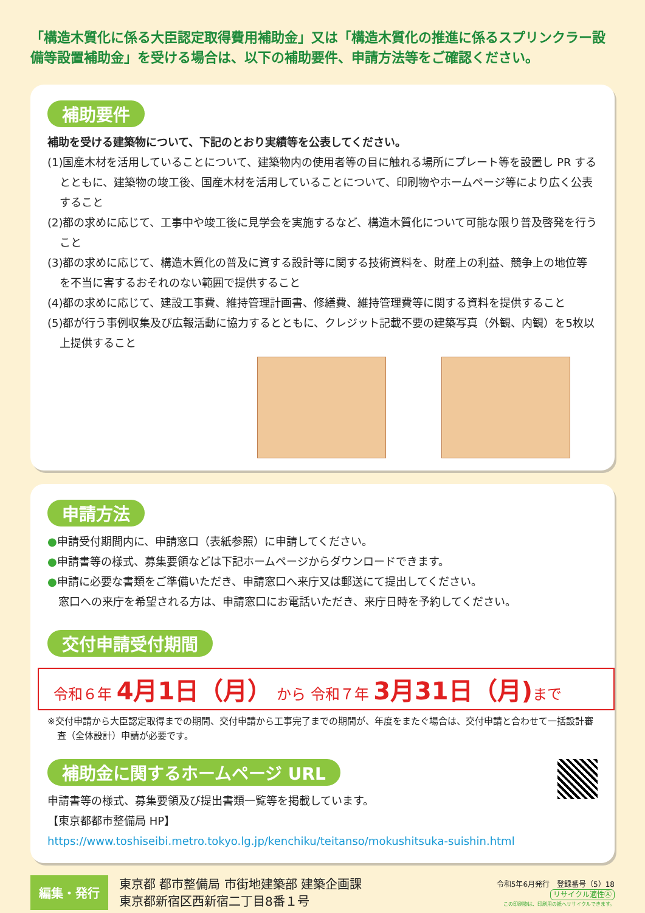「構造木質化に係る大臣認定取得費用補助金」又は「構造木質化の推進に係るスプリンクラー設備等設置補助金」を受ける場合は、以下の補助要件、申請方法等をご確認ください。
補助要件
補助を受ける建築物について、下記のとおり実績等を公表してください。
(1)国産木材を活用していることについて、建築物内の使用者等の目に触れる場所にプレート等を設置し PR するとともに、建築物の竣工後、国産木材を活用していることについて、印刷物やホームページ等により広く公表すること
(2)都の求めに応じて、工事中や竣工後に見学会を実施するなど、構造木質化について可能な限り普及啓発を行うこと
(3)都の求めに応じて、構造木質化の普及に資する設計等に関する技術資料を、財産上の利益、競争上の地位等を不当に害するおそれのない範囲で提供すること
(4)都の求めに応じて、建設工事費、維持管理計画書、修繕費、維持管理費等に関する資料を提供すること
(5)都が行う事例収集及び広報活動に協力するとともに、クレジット記載不要の建築写真（外観、内観）を5枚以上提供すること
申請方法
●申請受付期間内に、申請窓口（表紙参照）に申請してください。
●申請書等の様式、募集要領などは下記ホームページからダウンロードできます。
●申請に必要な書類をご準備いただき、申請窓口へ来庁又は郵送にて提出してください。
　窓口への来庁を希望される方は、申請窓口にお電話いただき、来庁日時を予約してください。
交付申請受付期間
令和６年 4月1日（月） から 令和７年 3月31日（月) まで
※交付申請から大臣認定取得までの期間、交付申請から工事完了までの期間が、年度をまたぐ場合は、交付申請と合わせて一括設計審査（全体設計）申請が必要です。
補助金に関するホームページ URL
申請書等の様式、募集要領及び提出書類一覧等を掲載しています。
【東京都都市整備局 HP】
https://www.toshiseibi.metro.tokyo.lg.jp/kenchiku/teitanso/mokushitsuka-suishin.html
編集・発行
東京都 都市整備局 市街地建築部 建築企画課
東京都新宿区西新宿二丁目8番１号
令和5年6月発行　登録番号（5）18
リサイクル適性Ⓐ
この印刷物は、印刷用の紙へリサイクルできます。